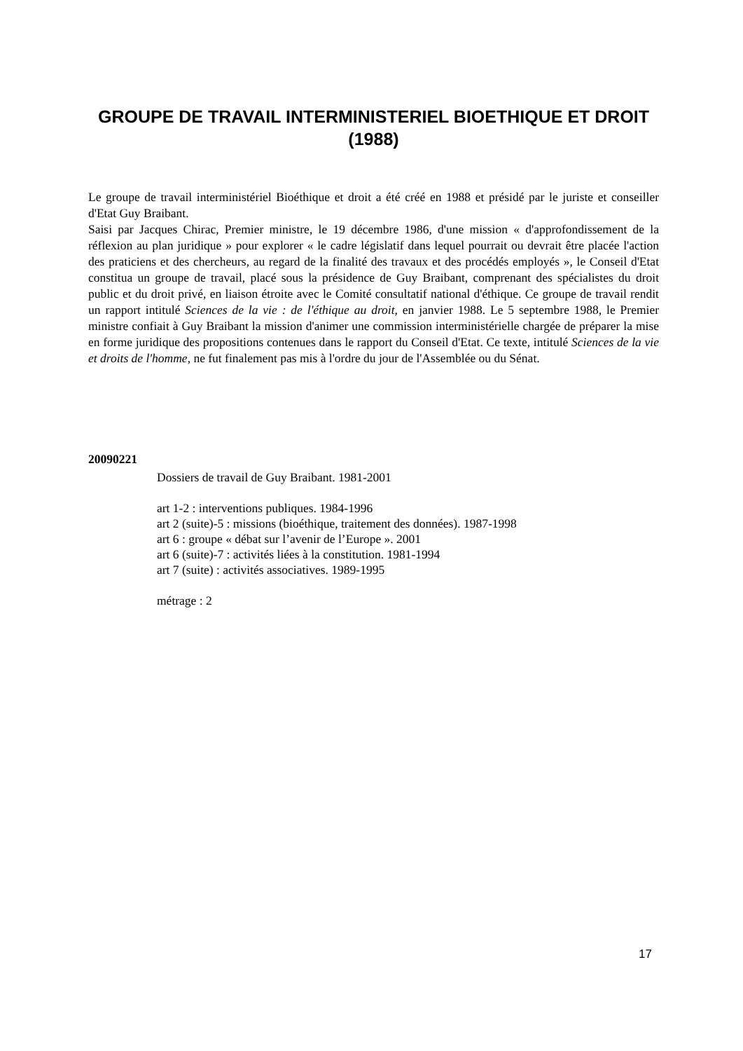GROUPE DE TRAVAIL INTERMINISTERIEL BIOETHIQUE ET DROIT (1988)
Le groupe de travail interministériel Bioéthique et droit a été créé en 1988 et présidé par le juriste et conseiller d'Etat Guy Braibant.
Saisi par Jacques Chirac, Premier ministre, le 19 décembre 1986, d'une mission « d'approfondissement de la réflexion au plan juridique » pour explorer « le cadre législatif dans lequel pourrait ou devrait être placée l'action des praticiens et des chercheurs, au regard de la finalité des travaux et des procédés employés », le Conseil d'Etat constitua un groupe de travail, placé sous la présidence de Guy Braibant, comprenant des spécialistes du droit public et du droit privé, en liaison étroite avec le Comité consultatif national d'éthique. Ce groupe de travail rendit un rapport intitulé Sciences de la vie : de l'éthique au droit, en janvier 1988. Le 5 septembre 1988, le Premier ministre confiait à Guy Braibant la mission d'animer une commission interministérielle chargée de préparer la mise en forme juridique des propositions contenues dans le rapport du Conseil d'Etat. Ce texte, intitulé Sciences de la vie et droits de l'homme, ne fut finalement pas mis à l'ordre du jour de l'Assemblée ou du Sénat.
20090221
Dossiers de travail de Guy Braibant. 1981-2001
art 1-2 : interventions publiques. 1984-1996
art 2 (suite)-5 : missions (bioéthique, traitement des données). 1987-1998
art 6 : groupe « débat sur l’avenir de l’Europe ». 2001
art 6 (suite)-7 : activités liées à la constitution. 1981-1994
art 7 (suite) : activités associatives. 1989-1995
métrage : 2
17